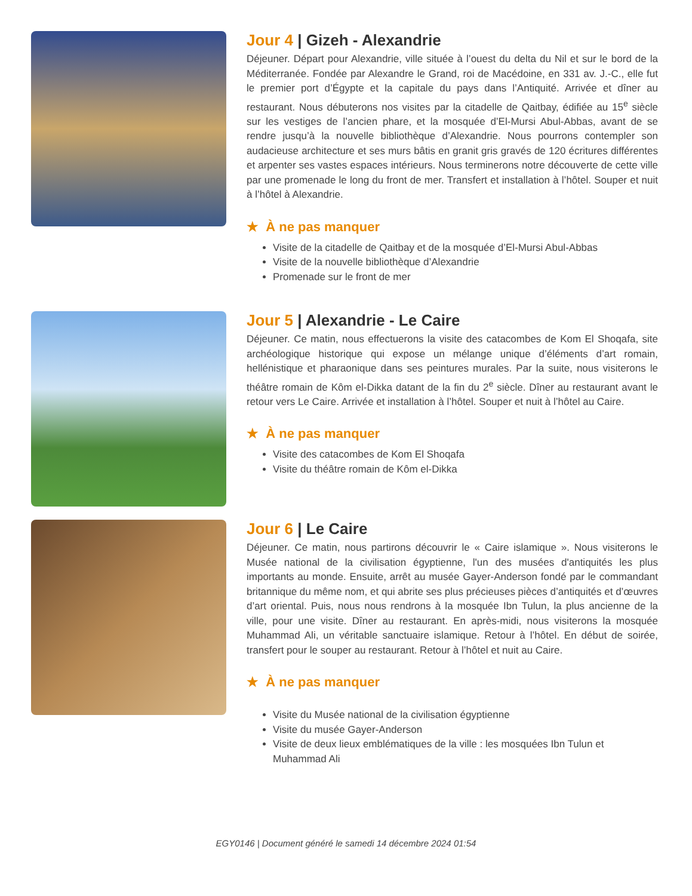Jour 4 | Gizeh - Alexandrie
Déjeuner. Départ pour Alexandrie, ville située à l’ouest du delta du Nil et sur le bord de la Méditerranée. Fondée par Alexandre le Grand, roi de Macédoine, en 331 av. J.-C., elle fut le premier port d’Égypte et la capitale du pays dans l’Antiquité. Arrivée et dîner au restaurant. Nous débuterons nos visites par la citadelle de Qaitbay, édifiée au 15<sup>e</sup> siècle sur les vestiges de l’ancien phare, et la mosquée d’El-Mursi Abul-Abbas, avant de se rendre jusqu’à la nouvelle bibliothèque d’Alexandrie. Nous pourrons contempler son audacieuse architecture et ses murs bâtis en granit gris gravés de 120 écritures différentes et arpenter ses vastes espaces intérieurs. Nous terminerons notre découverte de cette ville par une promenade le long du front de mer. Transfert et installation à l’hôtel. Souper et nuit à l’hôtel à Alexandrie.
★ À ne pas manquer
Visite de la citadelle de Qaitbay et de la mosquée d’El-Mursi Abul-Abbas
Visite de la nouvelle bibliothèque d’Alexandrie
Promenade sur le front de mer
Jour 5 | Alexandrie - Le Caire
Déjeuner. Ce matin, nous effectuerons la visite des catacombes de Kom El Shoqafa, site archéologique historique qui expose un mélange unique d’éléments d’art romain, hellénistique et pharaonique dans ses peintures murales. Par la suite, nous visiterons le théâtre romain de Kôm el-Dikka datant de la fin du 2<sup>e</sup> siècle. Dîner au restaurant avant le retour vers Le Caire. Arrivée et installation à l’hôtel. Souper et nuit à l’hôtel au Caire.
★ À ne pas manquer
Visite des catacombes de Kom El Shoqafa
Visite du théâtre romain de Kôm el-Dikka
Jour 6 | Le Caire
Déjeuner. Ce matin, nous partirons découvrir le « Caire islamique ». Nous visiterons le Musée national de la civilisation égyptienne, l'un des musées d'antiquités les plus importants au monde. Ensuite, arrêt au musée Gayer-Anderson fondé par le commandant britannique du même nom, et qui abrite ses plus précieuses pièces d’antiquités et d’œuvres d’art oriental. Puis, nous nous rendrons à la mosquée Ibn Tulun, la plus ancienne de la ville, pour une visite. Dîner au restaurant. En après-midi, nous visiterons la mosquée Muhammad Ali, un véritable sanctuaire islamique. Retour à l’hôtel. En début de soirée, transfert pour le souper au restaurant. Retour à l’hôtel et nuit au Caire.
★ À ne pas manquer
Visite du Musée national de la civilisation égyptienne
Visite du musée Gayer-Anderson
Visite de deux lieux emblématiques de la ville : les mosquées Ibn Tulun et Muhammad Ali
EGY0146 | Document généré le samedi 14 décembre 2024 01:54